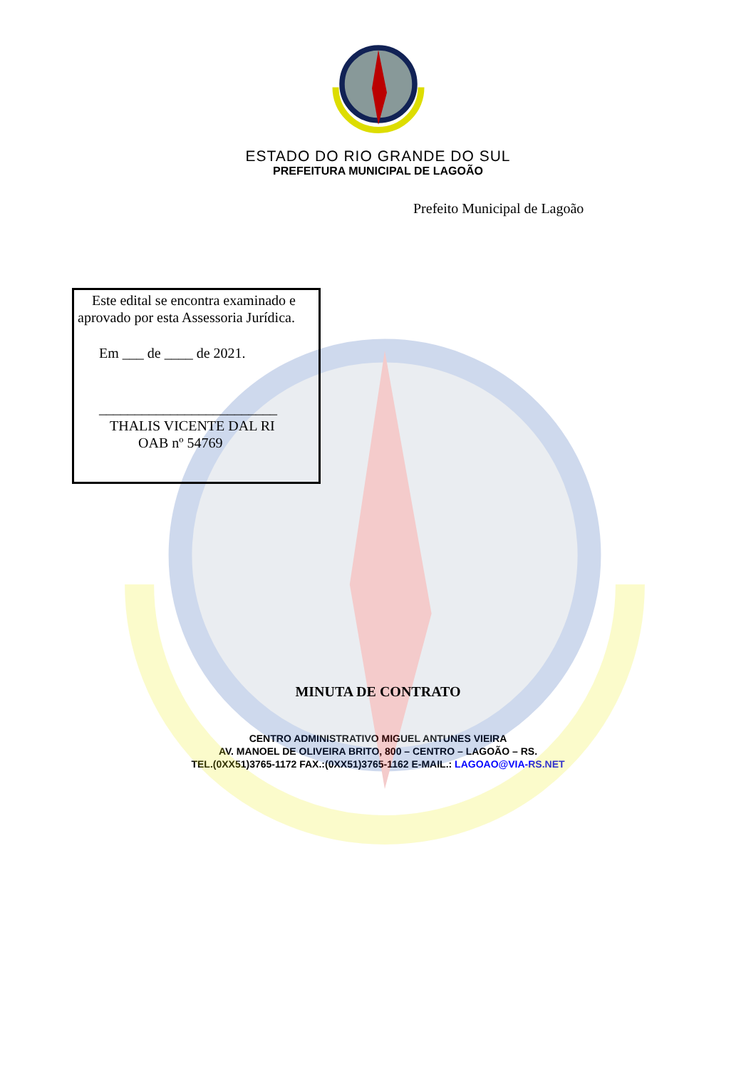ESTADO DO RIO GRANDE DO SUL
PREFEITURA MUNICIPAL DE LAGOÃO
Prefeito Municipal de Lagoão
Este edital se encontra examinado e aprovado por esta Assessoria Jurídica.
Em ___ de ____ de 2021.
_________________________
THALIS VICENTE DAL RI
OAB nº 54769
MINUTA DE CONTRATO
CENTRO ADMINISTRATIVO MIGUEL ANTUNES VIEIRA
AV. MANOEL DE OLIVEIRA BRITO, 800 – CENTRO – LAGOÃO – RS.
TEL.(0XX51)3765-1172 FAX.:(0XX51)3765-1162 E-MAIL.: LAGOAO@VIA-RS.NET